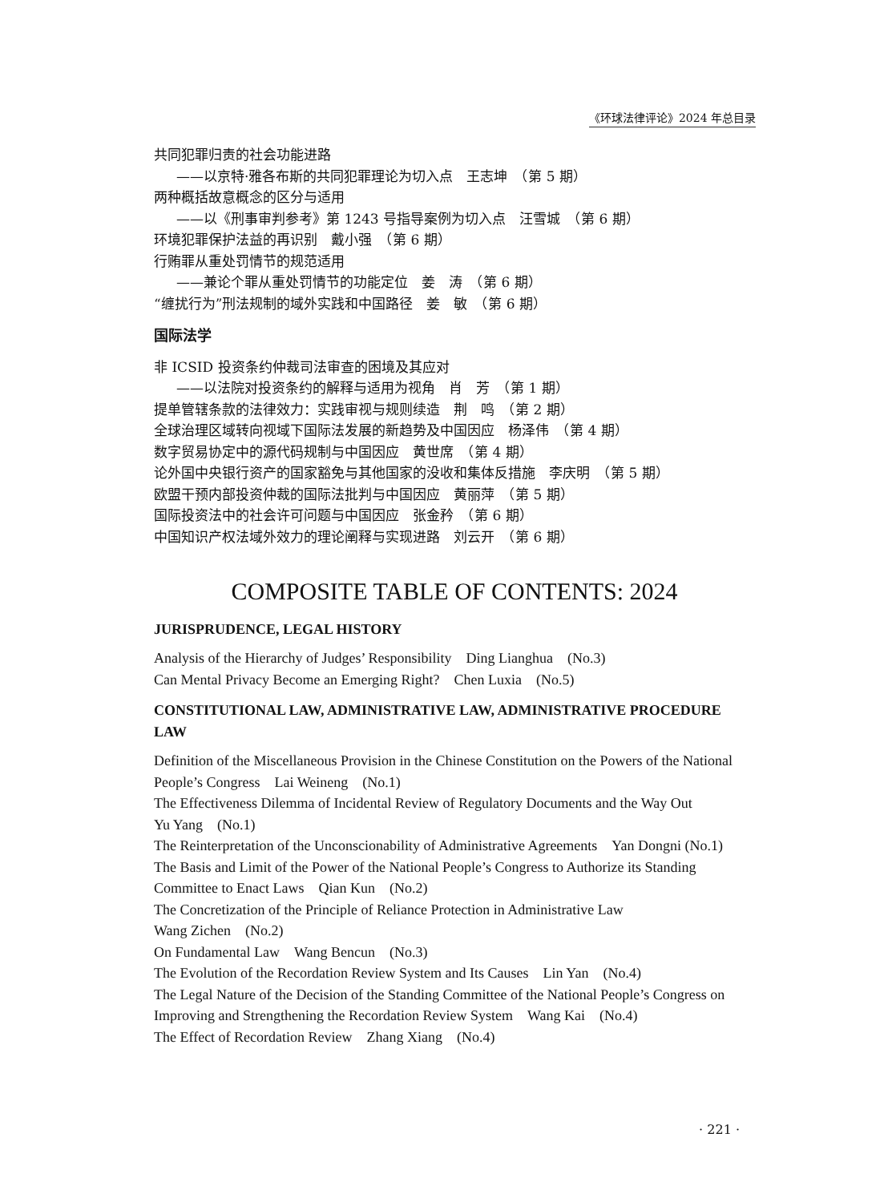《环球法律评论》2024 年总目录
共同犯罪归责的社会功能进路
——以京特·雅各布斯的共同犯罪理论为切入点　王志坤　（第 5 期）
两种概括故意概念的区分与适用
——以《刑事审判参考》第 1243 号指导案例为切入点　汪雪城　（第 6 期）
环境犯罪保护法益的再识别　戴小强　（第 6 期）
行贿罪从重处罚情节的规范适用
——兼论个罪从重处罚情节的功能定位　姜　涛　（第 6 期）
“缠扰行为”刑法规制的域外实践和中国路径　姜　敏　（第 6 期）
国际法学
非 ICSID 投资条约仲裁司法审查的困境及其应对
——以法院对投资条约的解释与适用为视角　肖　芳　（第 1 期）
提单管辖条款的法律效力：实践审视与规则续造　荆　鸣　（第 2 期）
全球治理区域转向视域下国际法发展的新趋势及中国因应　杨泽伟　（第 4 期）
数字贸易协定中的源代码规制与中国因应　黄世席　（第 4 期）
论外国中央银行资产的国家豁免与其他国家的没收和集体反措施　李庆明　（第 5 期）
欧盟干预内部投资仲裁的国际法批判与中国因应　黄丽萍　（第 5 期）
国际投资法中的社会许可问题与中国因应　张金矜　（第 6 期）
中国知识产权法域外效力的理论阐释与实现进路　刘云开　（第 6 期）
COMPOSITE TABLE OF CONTENTS: 2024
JURISPRUDENCE, LEGAL HISTORY
Analysis of the Hierarchy of Judges’ Responsibility　Ding Lianghua　(No.3)
Can Mental Privacy Become an Emerging Right?　Chen Luxia　(No.5)
CONSTITUTIONAL LAW, ADMINISTRATIVE LAW, ADMINISTRATIVE PROCEDURE LAW
Definition of the Miscellaneous Provision in the Chinese Constitution on the Powers of the National People’s Congress　Lai Weineng　(No.1)
The Effectiveness Dilemma of Incidental Review of Regulatory Documents and the Way Out
Yu Yang　(No.1)
The Reinterpretation of the Unconscionability of Administrative Agreements　Yan Dongni (No.1)
The Basis and Limit of the Power of the National People’s Congress to Authorize its Standing Committee to Enact Laws　Qian Kun　(No.2)
The Concretization of the Principle of Reliance Protection in Administrative Law
Wang Zichen　(No.2)
On Fundamental Law　Wang Bencun　(No.3)
The Evolution of the Recordation Review System and Its Causes　Lin Yan　(No.4)
The Legal Nature of the Decision of the Standing Committee of the National People’s Congress on Improving and Strengthening the Recordation Review System　Wang Kai　(No.4)
The Effect of Recordation Review　Zhang Xiang　(No.4)
· 221 ·